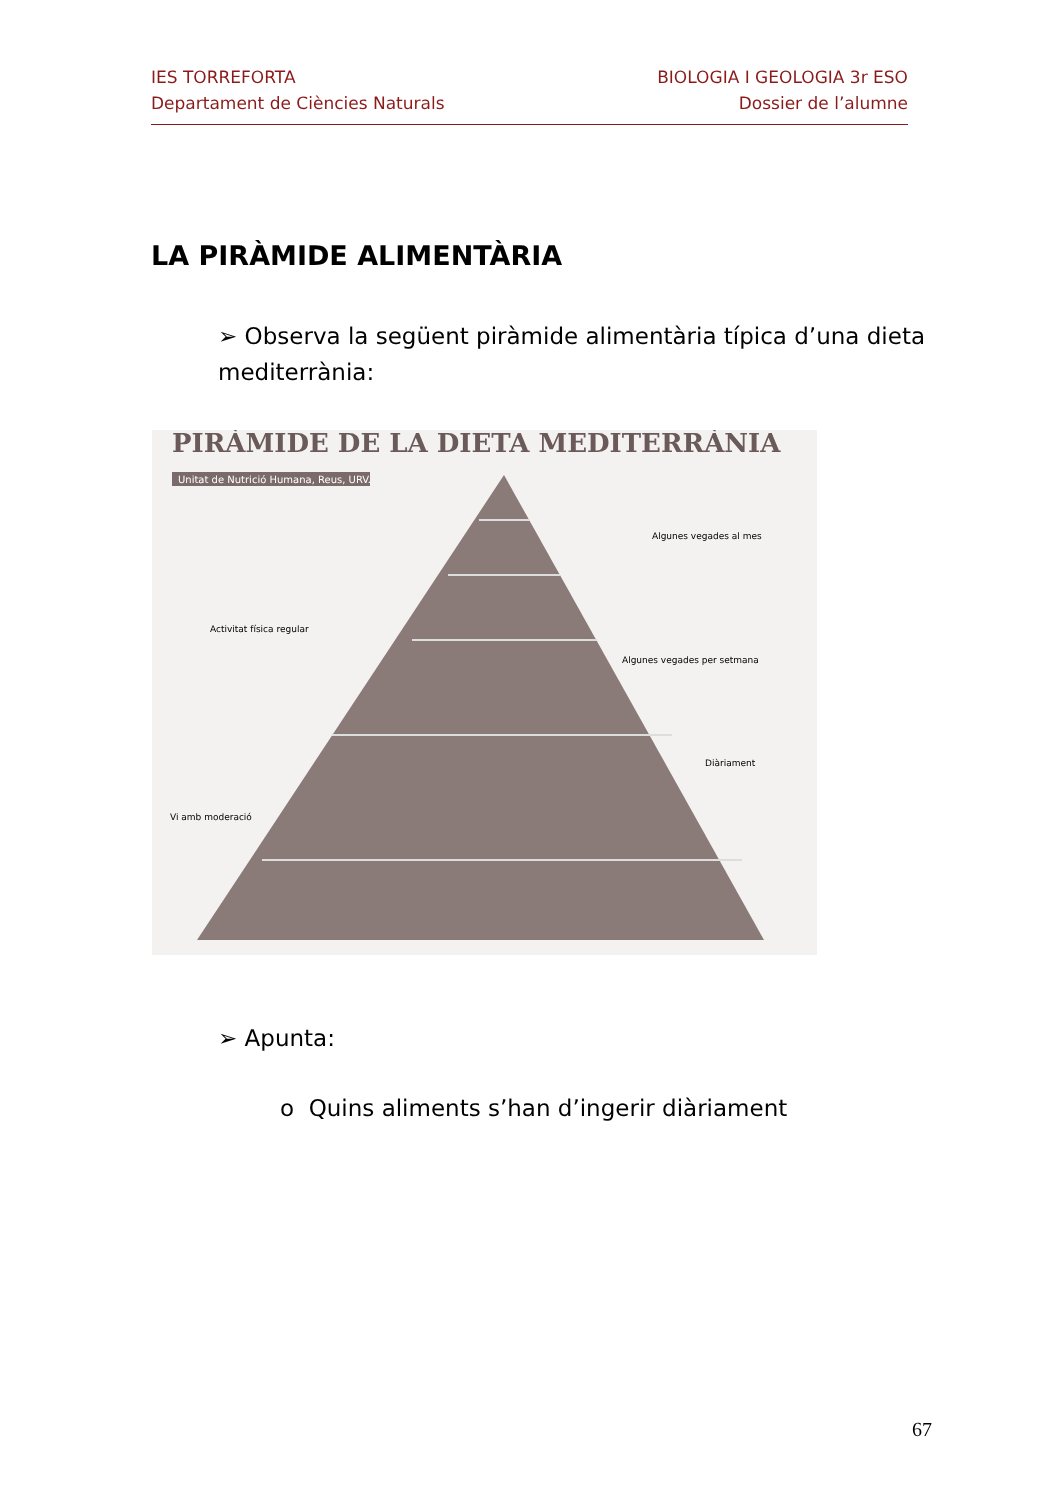IES TORREFORTA
Departament de Ciències Naturals
BIOLOGIA I GEOLOGIA 3r ESO
Dossier de l’alumne
LA PIRÀMIDE ALIMENTÀRIA
➢ Observa la següent piràmide alimentària típica d’una dieta mediterrània:
PIRÀMIDE DE LA DIETA MEDITERRÀNIA
Unitat de Nutrició Humana, Reus, URV.
Algunes vegades al mes
Algunes vegades per setmana
Diàriament
Activitat física regular
Vi amb moderació
➢ Apunta:
o Quins aliments s’han d’ingerir diàriament
67